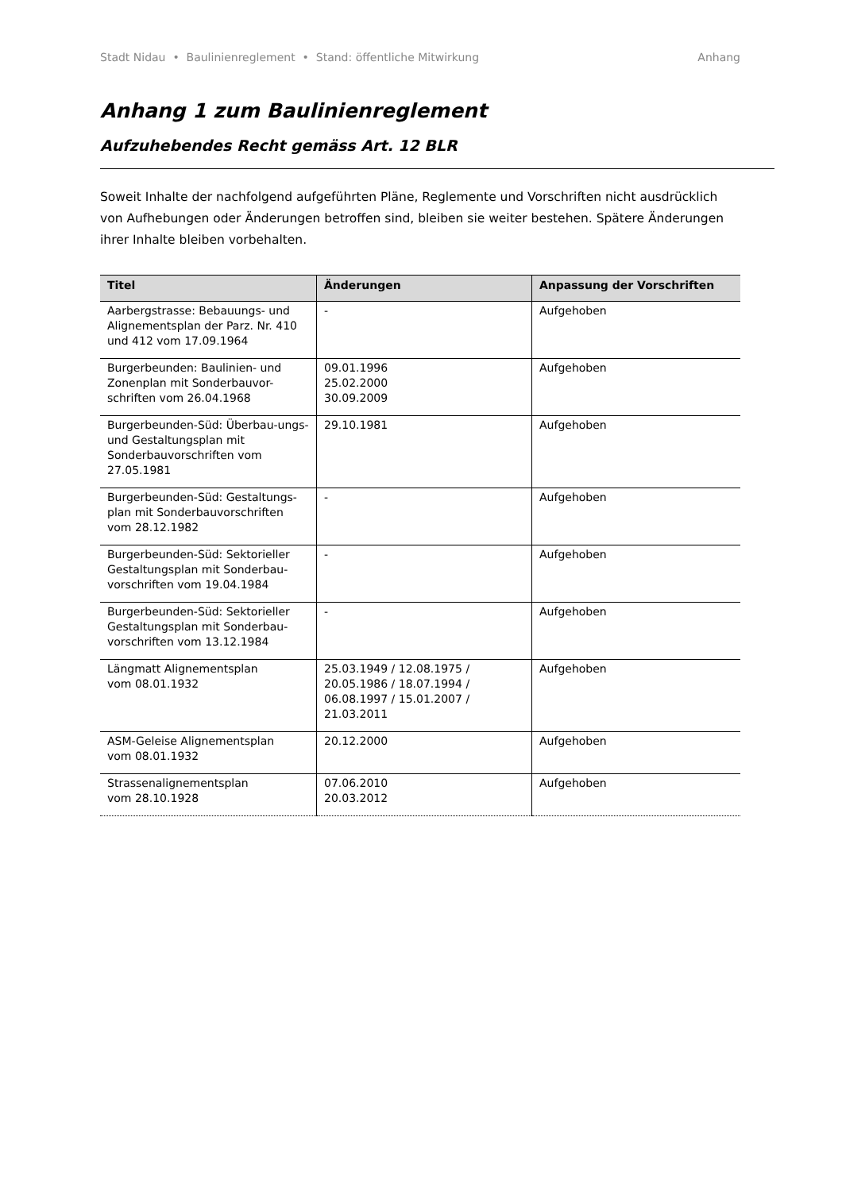Stadt Nidau • Baulinienreglement • Stand: öffentliche Mitwirkung Anhang
Anhang 1 zum Baulinienreglement
Aufzuhebendes Recht gemäss Art. 12 BLR
Soweit Inhalte der nachfolgend aufgeführten Pläne, Reglemente und Vorschriften nicht ausdrücklich von Aufhebungen oder Änderungen betroffen sind, bleiben sie weiter bestehen. Spätere Änderungen ihrer Inhalte bleiben vorbehalten.
| Titel | Änderungen | Anpassung der Vorschriften |
| --- | --- | --- |
| Aarbergstrasse: Bebauungs- und Alignementsplan der Parz. Nr. 410 und 412 vom 17.09.1964 | - | Aufgehoben |
| Burgerbeunden: Baulinien- und Zonenplan mit Sonderbauvor-schriften vom 26.04.1968 | 09.01.1996 25.02.2000 30.09.2009 | Aufgehoben |
| Burgerbeunden-Süd: Überbau-ungs- und Gestaltungsplan mit Sonderbauvorschriften vom 27.05.1981 | 29.10.1981 | Aufgehoben |
| Burgerbeunden-Süd: Gestaltungs-plan mit Sonderbauvorschriften vom 28.12.1982 | - | Aufgehoben |
| Burgerbeunden-Süd: Sektorieller Gestaltungsplan mit Sonderbau-vorschriften vom 19.04.1984 | - | Aufgehoben |
| Burgerbeunden-Süd: Sektorieller Gestaltungsplan mit Sonderbau-vorschriften vom 13.12.1984 | - | Aufgehoben |
| Längmatt Alignementsplan vom 08.01.1932 | 25.03.1949 / 12.08.1975 / 20.05.1986 / 18.07.1994 / 06.08.1997 / 15.01.2007 / 21.03.2011 | Aufgehoben |
| ASM-Geleise Alignementsplan vom 08.01.1932 | 20.12.2000 | Aufgehoben |
| Strassenalignementsplan vom 28.10.1928 | 07.06.2010 20.03.2012 | Aufgehoben |